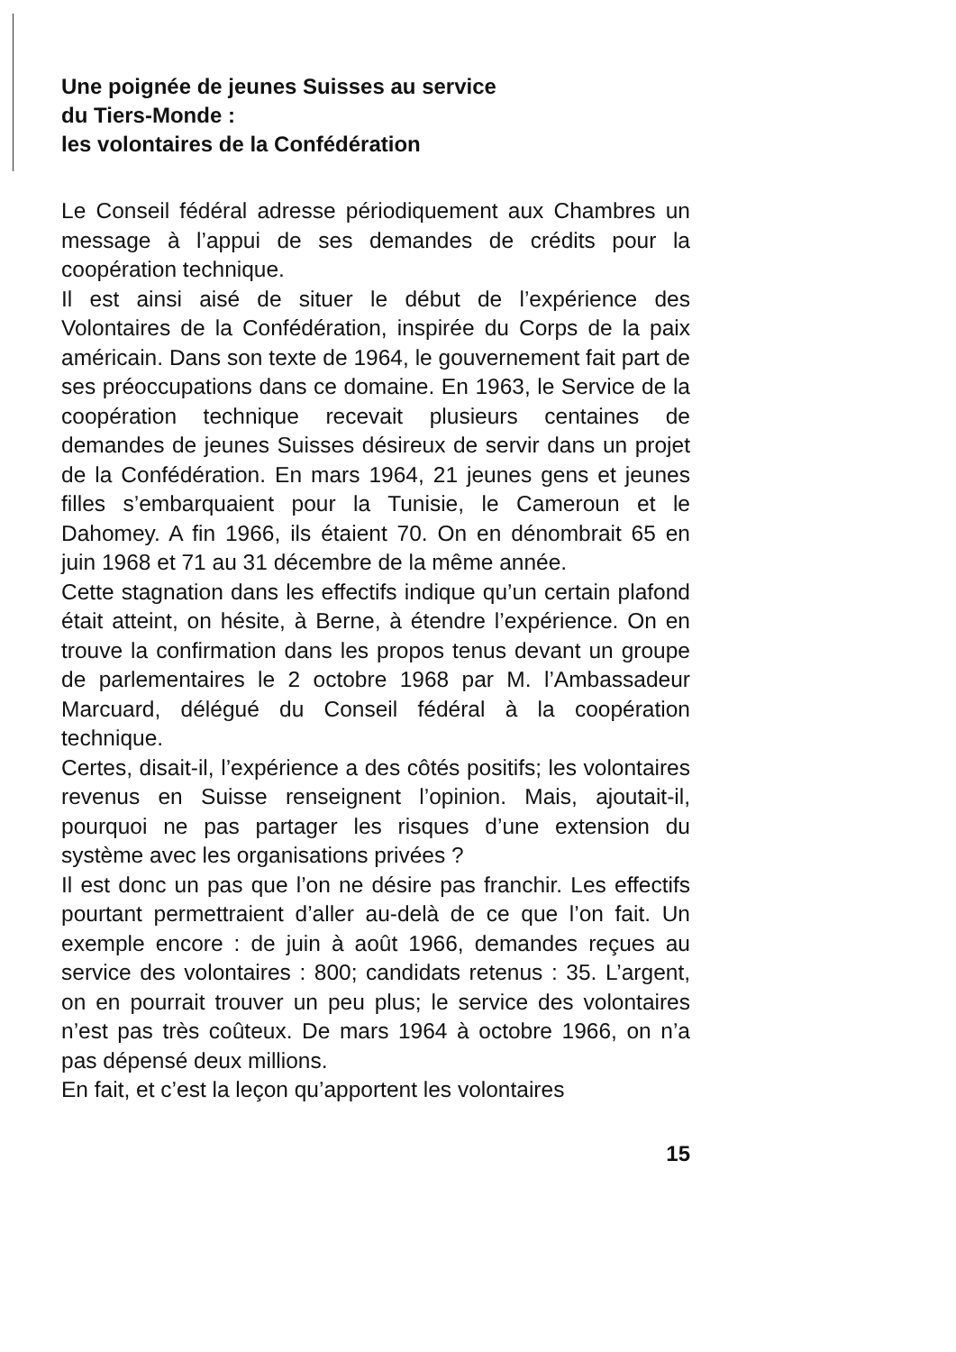Une poignée de jeunes Suisses au service
du Tiers-Monde :
les volontaires de la Confédération
Le Conseil fédéral adresse périodiquement aux Chambres un message à l’appui de ses demandes de crédits pour la coopération technique.
Il est ainsi aisé de situer le début de l’expérience des Volontaires de la Confédération, inspirée du Corps de la paix américain. Dans son texte de 1964, le gouvernement fait part de ses préoccupations dans ce domaine. En 1963, le Service de la coopération technique recevait plusieurs centaines de demandes de jeunes Suisses désireux de servir dans un projet de la Confédération. En mars 1964, 21 jeunes gens et jeunes filles s’embarquaient pour la Tunisie, le Cameroun et le Dahomey. A fin 1966, ils étaient 70. On en dénombrait 65 en juin 1968 et 71 au 31 décembre de la même année.
Cette stagnation dans les effectifs indique qu’un certain plafond était atteint, on hésite, à Berne, à étendre l’expérience. On en trouve la confirmation dans les propos tenus devant un groupe de parlementaires le 2 octobre 1968 par M. l’Ambassadeur Marcuard, délégué du Conseil fédéral à la coopération technique.
Certes, disait-il, l’expérience a des côtés positifs; les volontaires revenus en Suisse renseignent l’opinion. Mais, ajoutait-il, pourquoi ne pas partager les risques d’une extension du système avec les organisations privées ?
Il est donc un pas que l’on ne désire pas franchir. Les effectifs pourtant permettraient d’aller au-delà de ce que l’on fait. Un exemple encore : de juin à août 1966, demandes reçues au service des volontaires : 800; candidats retenus : 35. L’argent, on en pourrait trouver un peu plus; le service des volontaires n’est pas très coûteux. De mars 1964 à octobre 1966, on n’a pas dépensé deux millions.
En fait, et c’est la leçon qu’apportent les volontaires
15